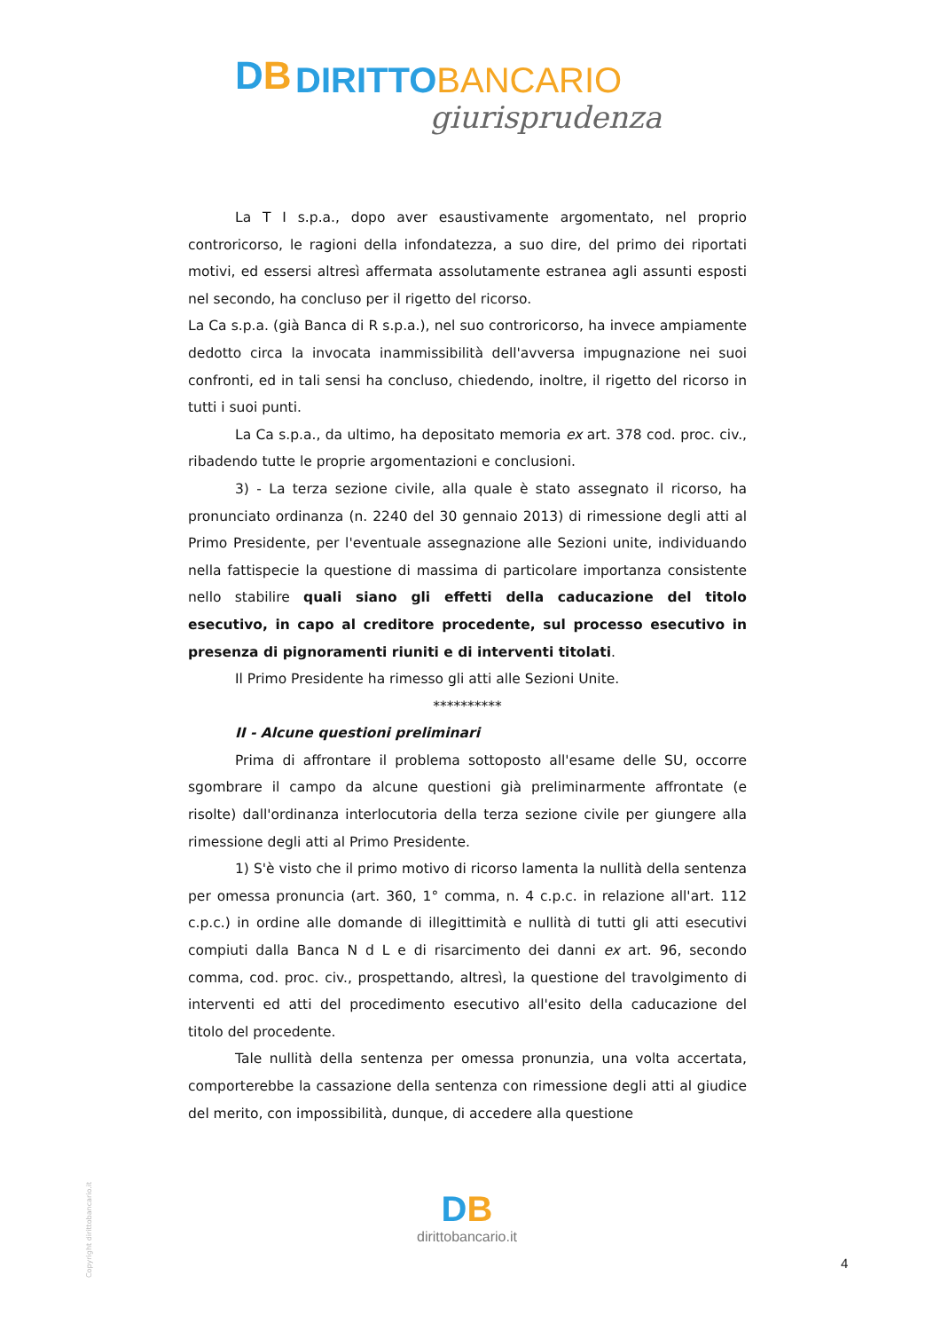DB DIRITTO BANCARIO
giurisprudenza
La T I s.p.a., dopo aver esaustivamente argomentato, nel proprio controricorso, le ragioni della infondatezza, a suo dire, del primo dei riportati motivi, ed essersi altresì affermata assolutamente estranea agli assunti esposti nel secondo, ha concluso per il rigetto del ricorso.
La Ca s.p.a. (già Banca di R s.p.a.), nel suo controricorso, ha invece ampiamente dedotto circa la invocata inammissibilità dell'avversa impugnazione nei suoi confronti, ed in tali sensi ha concluso, chiedendo, inoltre, il rigetto del ricorso in tutti i suoi punti.
La Ca s.p.a., da ultimo, ha depositato memoria ex art. 378 cod. proc. civ., ribadendo tutte le proprie argomentazioni e conclusioni.
3) - La terza sezione civile, alla quale è stato assegnato il ricorso, ha pronunciato ordinanza (n. 2240 del 30 gennaio 2013) di rimessione degli atti al Primo Presidente, per l'eventuale assegnazione alle Sezioni unite, individuando nella fattispecie la questione di massima di particolare importanza consistente nello stabilire quali siano gli effetti della caducazione del titolo esecutivo, in capo al creditore procedente, sul processo esecutivo in presenza di pignoramenti riuniti e di interventi titolati.
Il Primo Presidente ha rimesso gli atti alle Sezioni Unite.
**********
II - Alcune questioni preliminari
Prima di affrontare il problema sottoposto all'esame delle SU, occorre sgombrare il campo da alcune questioni già preliminarmente affrontate (e risolte) dall'ordinanza interlocutoria della terza sezione civile per giungere alla rimessione degli atti al Primo Presidente.
1) S'è visto che il primo motivo di ricorso lamenta la nullità della sentenza per omessa pronuncia (art. 360, 1° comma, n. 4 c.p.c. in relazione all'art. 112 c.p.c.) in ordine alle domande di illegittimità e nullità di tutti gli atti esecutivi compiuti dalla Banca N d L e di risarcimento dei danni ex art. 96, secondo comma, cod. proc. civ., prospettando, altresì, la questione del travolgimento di interventi ed atti del procedimento esecutivo all'esito della caducazione del titolo del procedente.
Tale nullità della sentenza per omessa pronunzia, una volta accertata, comporterebbe la cassazione della sentenza con rimessione degli atti al giudice del merito, con impossibilità, dunque, di accedere alla questione
Copyright dirittobancario.it
DB
dirittobancario.it
4